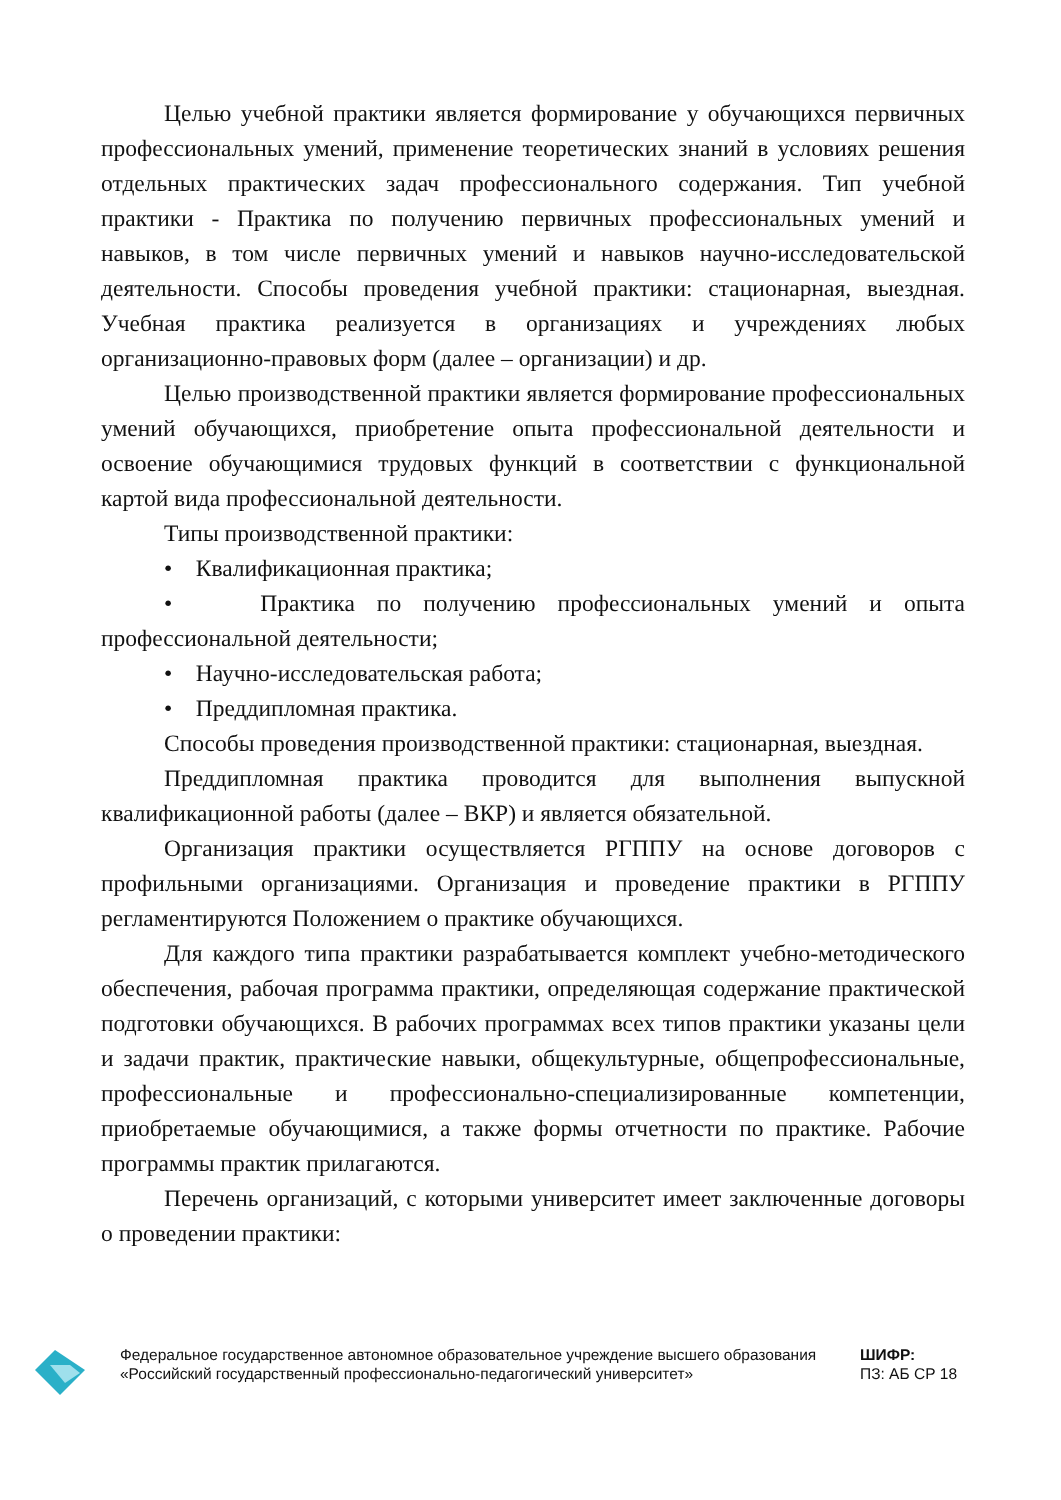Целью учебной практики является формирование у обучающихся первичных профессиональных умений, применение теоретических знаний в условиях решения отдельных практических задач профессионального содержания. Тип учебной практики - Практика по получению первичных профессиональных умений и навыков, в том числе первичных умений и навыков научно-исследовательской деятельности. Способы проведения учебной практики: стационарная, выездная. Учебная практика реализуется в организациях и учреждениях любых организационно-правовых форм (далее – организации) и др.
Целью производственной практики является формирование профессиональных умений обучающихся, приобретение опыта профессиональной деятельности и освоение обучающимися трудовых функций в соответствии с функциональной картой вида профессиональной деятельности.
Типы производственной практики:
• Квалификационная практика;
• Практика по получению профессиональных умений и опыта профессиональной деятельности;
• Научно-исследовательская работа;
• Преддипломная практика.
Способы проведения производственной практики: стационарная, выездная.
Преддипломная практика проводится для выполнения выпускной квалификационной работы (далее – ВКР) и является обязательной.
Организация практики осуществляется РГППУ на основе договоров с профильными организациями. Организация и проведение практики в РГППУ регламентируются Положением о практике обучающихся.
Для каждого типа практики разрабатывается комплект учебно-методического обеспечения, рабочая программа практики, определяющая содержание практической подготовки обучающихся. В рабочих программах всех типов практики указаны цели и задачи практик, практические навыки, общекультурные, общепрофессиональные, профессиональные и профессионально-специализированные компетенции, приобретаемые обучающимися, а также формы отчетности по практике. Рабочие программы практик прилагаются.
Перечень организаций, с которыми университет имеет заключенные договоры о проведении практики:
Федеральное государственное автономное образовательное учреждение высшего образования «Российский государственный профессионально-педагогический университет»
ШИФР:
ПЗ: АБ СР 18